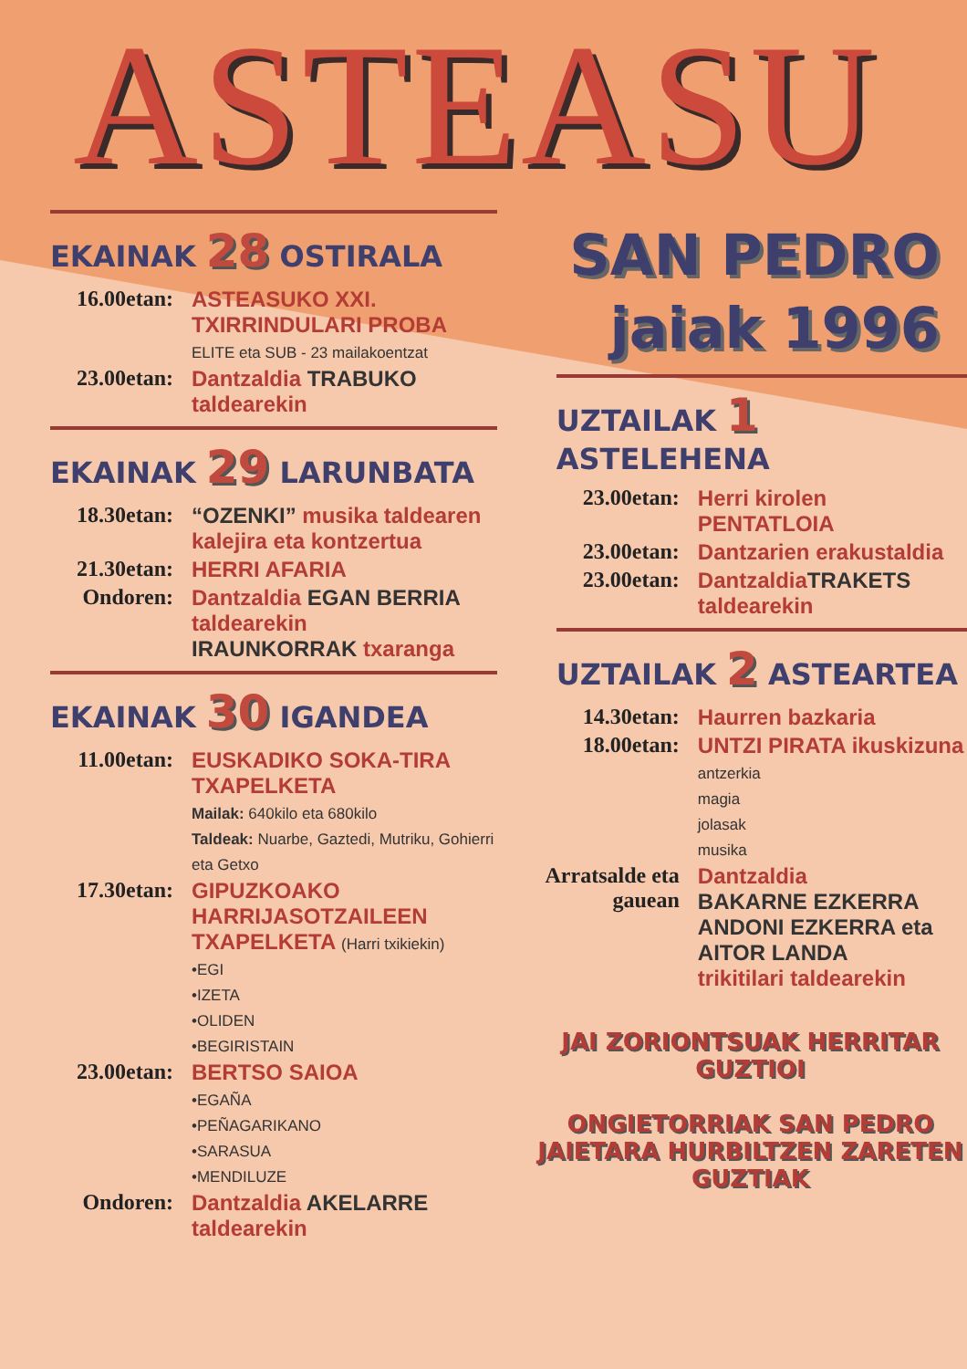ASTEASU
EKAINAK 28 OSTIRALA
16.00etan: ASTEASUKO XXI. TXIRRINDULARI PROBA
ELITE eta SUB - 23 mailakoentzat
23.00etan: Dantzaldia TRABUKO taldearekin
EKAINAK 29 LARUNBATA
18.30etan: “OZENKI” musika taldearen kalejira eta kontzertua
21.30etan: HERRI AFARIA
Ondoren: Dantzaldia EGAN BERRIA taldearekin
IRAUNKORRAK txaranga
EKAINAK 30 IGANDEA
11.00etan: EUSKADIKO SOKA-TIRA TXAPELKETA
Mailak: 640kilo eta 680kilo
Taldeak: Nuarbe, Gaztedi, Mutriku, Gohierri eta Getxo
17.30etan: GIPUZKOAKO HARRIJASOTZAILEEN TXAPELKETA (Harri txikiekin)
•EGI
•IZETA
•OLIDEN
•BEGIRISTAIN
23.00etan: BERTSO SAIOA
•EGAÑA
•PEÑAGARIKANO
•SARASUA
•MENDILUZE
Ondoren: Dantzaldia AKELARRE taldearekin
SAN PEDRO
jaiak 1996
UZTAILAK 1 ASTELEHENA
23.00etan: Herri kirolen PENTATLOIA
23.00etan: Dantzarien erakustaldia
23.00etan: DantzaldiaTRAKETS taldearekin
UZTAILAK 2 ASTEARTEA
14.30etan: Haurren bazkaria
18.00etan: UNTZI PIRATA ikuskizuna
antzerkia
magia
jolasak
musika
Arratsalde eta gauean
Dantzaldia
BAKARNE EZKERRA ANDONI EZKERRA eta AITOR LANDA
trikitilari taldearekin
JAI ZORIONTSUAK HERRITAR GUZTIOI
ONGIETORRIAK SAN PEDRO JAIETARA HURBILTZEN ZARETEN GUZTIAK